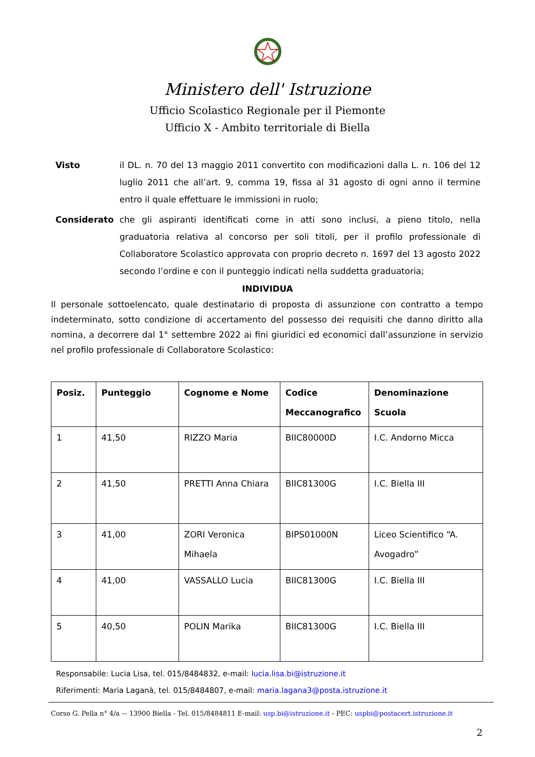Ministero dell' Istruzione
Ufficio Scolastico Regionale per il Piemonte
Ufficio X - Ambito territoriale di Biella
Visto il DL. n. 70 del 13 maggio 2011 convertito con modificazioni dalla L. n. 106 del 12 luglio 2011 che all’art. 9, comma 19, fissa al 31 agosto di ogni anno il termine entro il quale effettuare le immissioni in ruolo;
Considerato che gli aspiranti identificati come in atti sono inclusi, a pieno titolo, nella graduatoria relativa al concorso per soli titoli, per il profilo professionale di Collaboratore Scolastico approvata con proprio decreto n. 1697 del 13 agosto 2022 secondo l’ordine e con il punteggio indicati nella suddetta graduatoria;
INDIVIDUA
Il personale sottoelencato, quale destinatario di proposta di assunzione con contratto a tempo indeterminato, sotto condizione di accertamento del possesso dei requisiti che danno diritto alla nomina, a decorrere dal 1° settembre 2022 ai fini giuridici ed economici dall’assunzione in servizio nel profilo professionale di Collaboratore Scolastico:
| Posiz. | Punteggio | Cognome e Nome | Codice Meccanografico | Denominazione Scuola |
| --- | --- | --- | --- | --- |
| 1 | 41,50 | RIZZO Maria | BIIC80000D | I.C. Andorno Micca |
| 2 | 41,50 | PRETTI Anna Chiara | BIIC81300G | I.C. Biella III |
| 3 | 41,00 | ZORI Veronica Mihaela | BIPS01000N | Liceo Scientifico “A. Avogadro” |
| 4 | 41,00 | VASSALLO Lucia | BIIC81300G | I.C. Biella III |
| 5 | 40,50 | POLIN Marika | BIIC81300G | I.C. Biella III |
Responsabile: Lucia Lisa, tel. 015/8484832, e-mail: lucia.lisa.bi@istruzione.it
Riferimenti: Maria Laganà, tel. 015/8484807, e-mail: maria.lagana3@posta.istruzione.it
Corso G. Pella n° 4/a –- 13900 Biella - Tel. 015/8484811 E-mail: usp.bi@istruzione.it - PEC: uspbi@postacert.istruzione.it
2